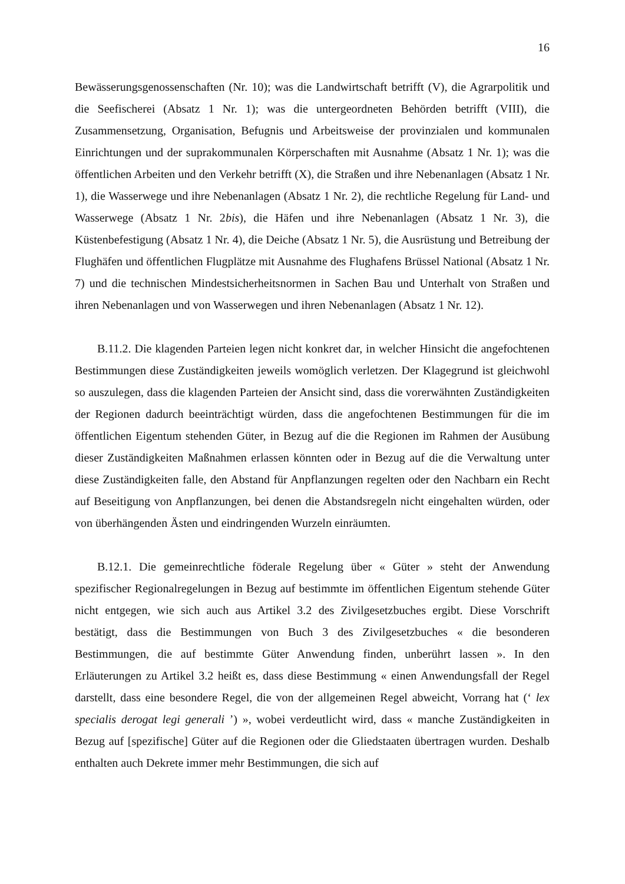16
Bewässerungsgenossenschaften (Nr. 10); was die Landwirtschaft betrifft (V), die Agrarpolitik und die Seefischerei (Absatz 1 Nr. 1); was die untergeordneten Behörden betrifft (VIII), die Zusammensetzung, Organisation, Befugnis und Arbeitsweise der provinzialen und kommunalen Einrichtungen und der suprakommunalen Körperschaften mit Ausnahme (Absatz 1 Nr. 1); was die öffentlichen Arbeiten und den Verkehr betrifft (X), die Straßen und ihre Nebenanlagen (Absatz 1 Nr. 1), die Wasserwege und ihre Nebenanlagen (Absatz 1 Nr. 2), die rechtliche Regelung für Land- und Wasserwege (Absatz 1 Nr. 2bis), die Häfen und ihre Nebenanlagen (Absatz 1 Nr. 3), die Küstenbefestigung (Absatz 1 Nr. 4), die Deiche (Absatz 1 Nr. 5), die Ausrüstung und Betreibung der Flughäfen und öffentlichen Flugplätze mit Ausnahme des Flughafens Brüssel National (Absatz 1 Nr. 7) und die technischen Mindestsicherheitsnormen in Sachen Bau und Unterhalt von Straßen und ihren Nebenanlagen und von Wasserwegen und ihren Nebenanlagen (Absatz 1 Nr. 12).
B.11.2. Die klagenden Parteien legen nicht konkret dar, in welcher Hinsicht die angefochtenen Bestimmungen diese Zuständigkeiten jeweils womöglich verletzen. Der Klagegrund ist gleichwohl so auszulegen, dass die klagenden Parteien der Ansicht sind, dass die vorerwähnten Zuständigkeiten der Regionen dadurch beeinträchtigt würden, dass die angefochtenen Bestimmungen für die im öffentlichen Eigentum stehenden Güter, in Bezug auf die die Regionen im Rahmen der Ausübung dieser Zuständigkeiten Maßnahmen erlassen könnten oder in Bezug auf die die Verwaltung unter diese Zuständigkeiten falle, den Abstand für Anpflanzungen regelten oder den Nachbarn ein Recht auf Beseitigung von Anpflanzungen, bei denen die Abstandsregeln nicht eingehalten würden, oder von überhängenden Ästen und eindringenden Wurzeln einräumten.
B.12.1. Die gemeinrechtliche föderale Regelung über « Güter » steht der Anwendung spezifischer Regionalregelungen in Bezug auf bestimmte im öffentlichen Eigentum stehende Güter nicht entgegen, wie sich auch aus Artikel 3.2 des Zivilgesetzbuches ergibt. Diese Vorschrift bestätigt, dass die Bestimmungen von Buch 3 des Zivilgesetzbuches « die besonderen Bestimmungen, die auf bestimmte Güter Anwendung finden, unberührt lassen ». In den Erläuterungen zu Artikel 3.2 heißt es, dass diese Bestimmung « einen Anwendungsfall der Regel darstellt, dass eine besondere Regel, die von der allgemeinen Regel abweicht, Vorrang hat (‘ lex specialis derogat legi generali ’) », wobei verdeutlicht wird, dass « manche Zuständigkeiten in Bezug auf [spezifische] Güter auf die Regionen oder die Gliedstaaten übertragen wurden. Deshalb enthalten auch Dekrete immer mehr Bestimmungen, die sich auf